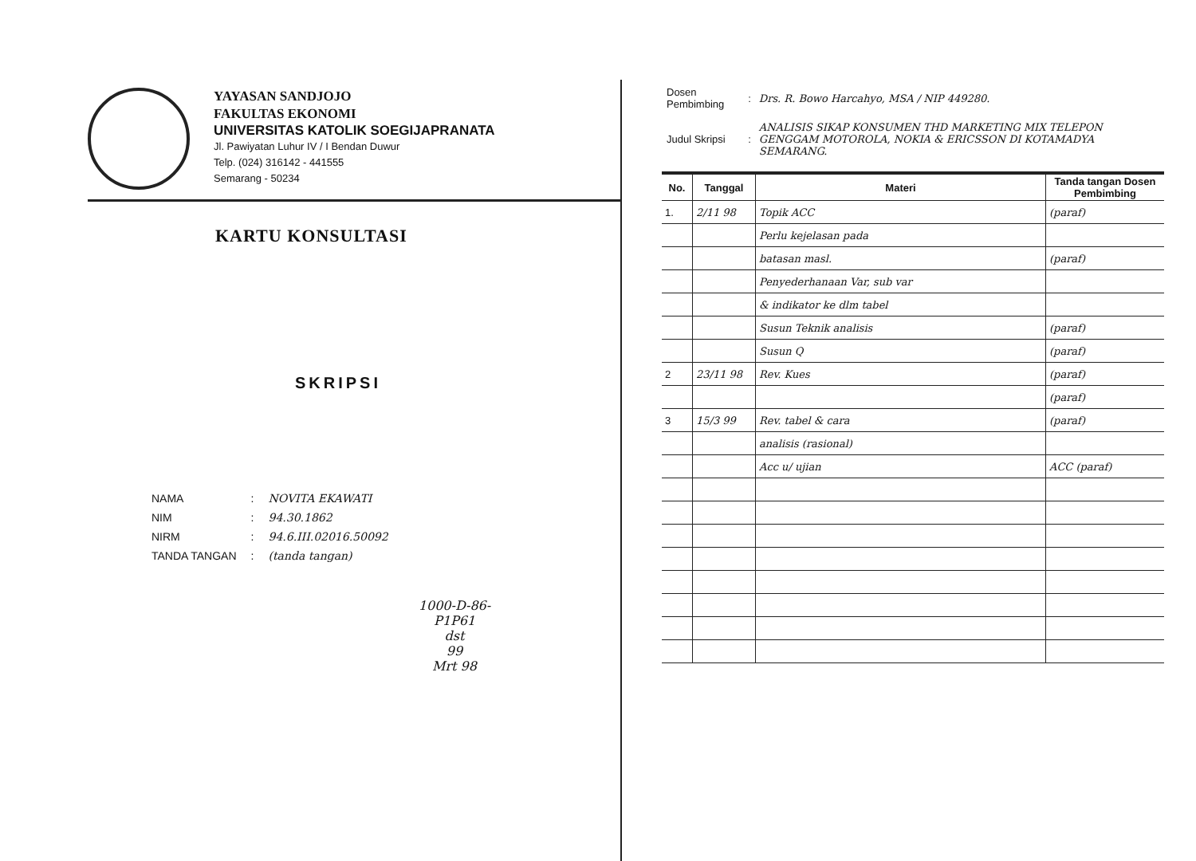YAYASAN SANDJOJO
FAKULTAS EKONOMI
UNIVERSITAS KATOLIK SOEGIJAPRANATA
Jl. Pawiyatan Luhur IV / I Bendan Duwur
Telp. (024) 316142 - 441555
Semarang - 50234
KARTU KONSULTASI
SKRIPSI
| NAMA | : | NOVITA EKAWATI |
| NIM | : | 94.30.1862 |
| NIRM | : | 94.6.III.02016.50092 |
| TANDA TANGAN | : | (tanda tangan) |
1000-D-86-P1P61
dst
99
Mrt 98
| Dosen Pembimbing | : | Drs. R. Bowo Harcahyo, MSA / NIP 449280. |
| Judul Skripsi | : | ANALISIS SIKAP KONSUMEN THD MARKETING MIX TELEPON GENGGAM MOTOROLA, NOKIA & ERICSSON DI KOTAMADYA SEMARANG. |
| No. | Tanggal | Materi | Tanda tangan Dosen Pembimbing |
| --- | --- | --- | --- |
| 1. | 2/11 98 | Topik ACC | (paraf) |
| | | Perlu kejelasan pada | |
| | | batasan masl. | (paraf) |
| | | Penyederhanaan Var, sub var | |
| | | & indikator ke dlm tabel | |
| | | Susun Teknik analisis | (paraf) |
| | | Susun Q | (paraf) |
| 2 | 23/11 98 | Rev. Kues | (paraf) |
| | | | (paraf) |
| 3 | 15/3 99 | Rev. tabel & cara | (paraf) |
| | | analisis (rasional) | |
| | | Acc u/ ujian | ACC (paraf) |